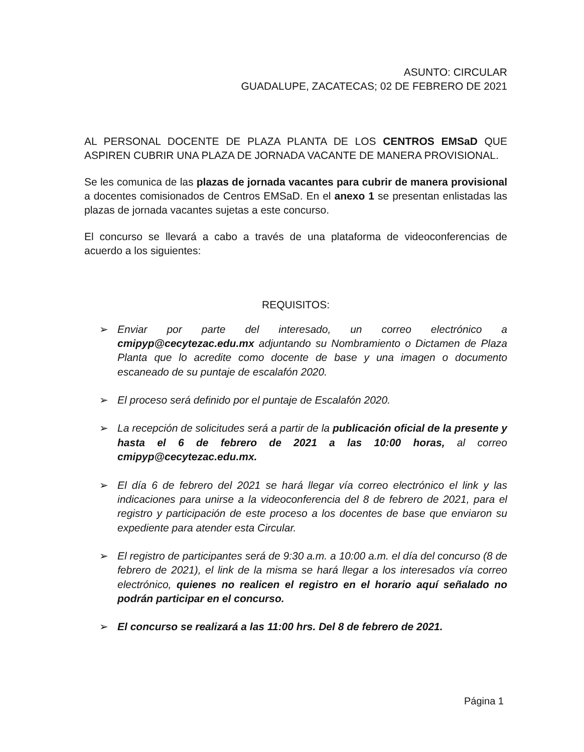ASUNTO: CIRCULAR
GUADALUPE, ZACATECAS; 02 DE FEBRERO DE 2021
AL PERSONAL DOCENTE DE PLAZA PLANTA DE LOS CENTROS EMSaD QUE ASPIREN CUBRIR UNA PLAZA DE JORNADA VACANTE DE MANERA PROVISIONAL.
Se les comunica de las plazas de jornada vacantes para cubrir de manera provisional a docentes comisionados de Centros EMSaD. En el anexo 1 se presentan enlistadas las plazas de jornada vacantes sujetas a este concurso.
El concurso se llevará a cabo a través de una plataforma de videoconferencias de acuerdo a los siguientes:
REQUISITOS:
➢ Enviar por parte del interesado, un correo electrónico a cmipyp@cecytezac.edu.mx adjuntando su Nombramiento o Dictamen de Plaza Planta que lo acredite como docente de base y una imagen o documento escaneado de su puntaje de escalafón 2020.
➢ El proceso será definido por el puntaje de Escalafón 2020.
➢ La recepción de solicitudes será a partir de la publicación oficial de la presente y hasta el 6 de febrero de 2021 a las 10:00 horas, al correo cmipyp@cecytezac.edu.mx.
➢ El día 6 de febrero del 2021 se hará llegar vía correo electrónico el link y las indicaciones para unirse a la videoconferencia del 8 de febrero de 2021, para el registro y participación de este proceso a los docentes de base que enviaron su expediente para atender esta Circular.
➢ El registro de participantes será de 9:30 a.m. a 10:00 a.m. el día del concurso (8 de febrero de 2021), el link de la misma se hará llegar a los interesados vía correo electrónico, quienes no realicen el registro en el horario aquí señalado no podrán participar en el concurso.
➢ El concurso se realizará a las 11:00 hrs. Del 8 de febrero de 2021.
Página 1